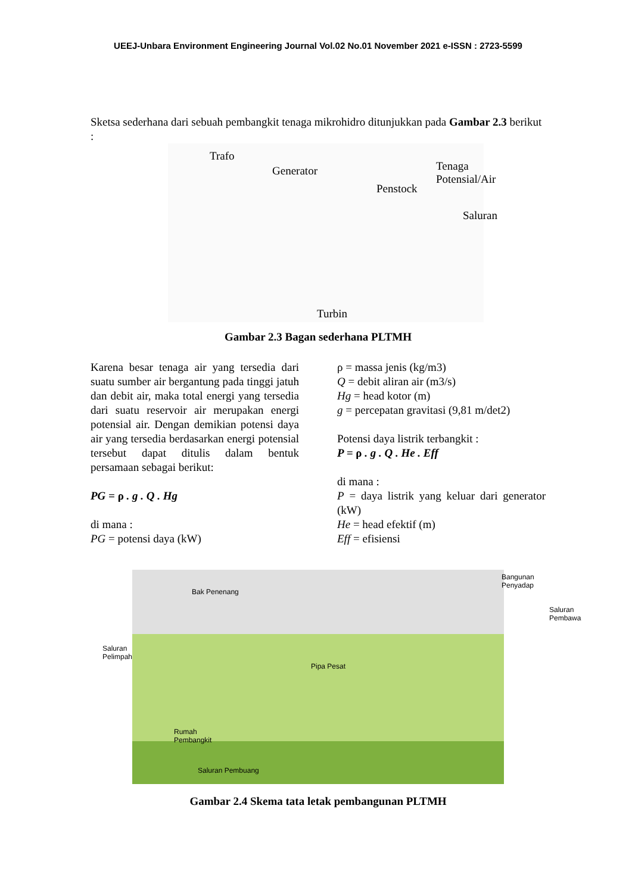UEEJ-Unbara Environment Engineering Journal Vol.02 No.01 November 2021 e-ISSN : 2723-5599
Sketsa sederhana dari sebuah pembangkit tenaga mikrohidro ditunjukkan pada Gambar 2.3 berikut :
Trafo
Generator
Penstock
Tenaga Potensial/Air
Saluran
Turbin
Gambar 2.3 Bagan sederhana PLTMH
Karena besar tenaga air yang tersedia dari suatu sumber air bergantung pada tinggi jatuh dan debit air, maka total energi yang tersedia dari suatu reservoir air merupakan energi potensial air. Dengan demikian potensi daya air yang tersedia berdasarkan energi potensial tersebut dapat ditulis dalam bentuk persamaan sebagai berikut:
PG = ρ . g . Q . Hg
di mana :
PG = potensi daya (kW)
ρ = massa jenis (kg/m3)
Q = debit aliran air (m3/s)
Hg = head kotor (m)
g = percepatan gravitasi (9,81 m/det2)
Potensi daya listrik terbangkit :
P = ρ . g . Q . He . Eff
di mana :
P = daya listrik yang keluar dari generator (kW)
He = head efektif (m)
Eff = efisiensi
Bak Penenang
Bangunan
Penyadap
Saluran
Pembawa
Saluran
Pelimpah
Pipa Pesat
Rumah
Pembangkit
Saluran Pembuang
Gambar 2.4 Skema tata letak pembangunan PLTMH